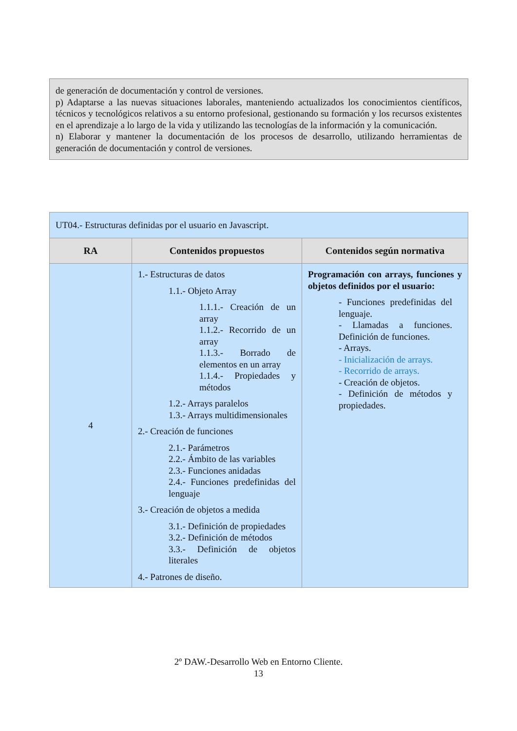de generación de documentación y control de versiones.
p) Adaptarse a las nuevas situaciones laborales, manteniendo actualizados los conocimientos científicos, técnicos y tecnológicos relativos a su entorno profesional, gestionando su formación y los recursos existentes en el aprendizaje a lo largo de la vida y utilizando las tecnologías de la información y la comunicación.
n) Elaborar y mantener la documentación de los procesos de desarrollo, utilizando herramientas de generación de documentación y control de versiones.
| UT04.- Estructuras definidas por el usuario en Javascript. | | |
| RA | Contenidos propuestos | Contenidos según normativa |
| 4 | 1.- Estructuras de datos 1.1.- Objeto Array 1.1.1.- Creación de un array 1.1.2.- Recorrido de un array 1.1.3.- Borrado de elementos en un array 1.1.4.- Propiedades y métodos 1.2.- Arrays paralelos 1.3.- Arrays multidimensionales 2.- Creación de funciones 2.1.- Parámetros 2.2.- Ámbito de las variables 2.3.- Funciones anidadas 2.4.- Funciones predefinidas del lenguaje 3.- Creación de objetos a medida 3.1.- Definición de propiedades 3.2.- Definición de métodos 3.3.- Definición de objetos literales 4.- Patrones de diseño. | Programación con arrays, funciones y objetos definidos por el usuario: - Funciones predefinidas del lenguaje. - Llamadas a funciones. Definición de funciones. - Arrays. - Inicialización de arrays. - Recorrido de arrays. - Creación de objetos. - Definición de métodos y propiedades. |
2º DAW.-Desarrollo Web en Entorno Cliente.
13